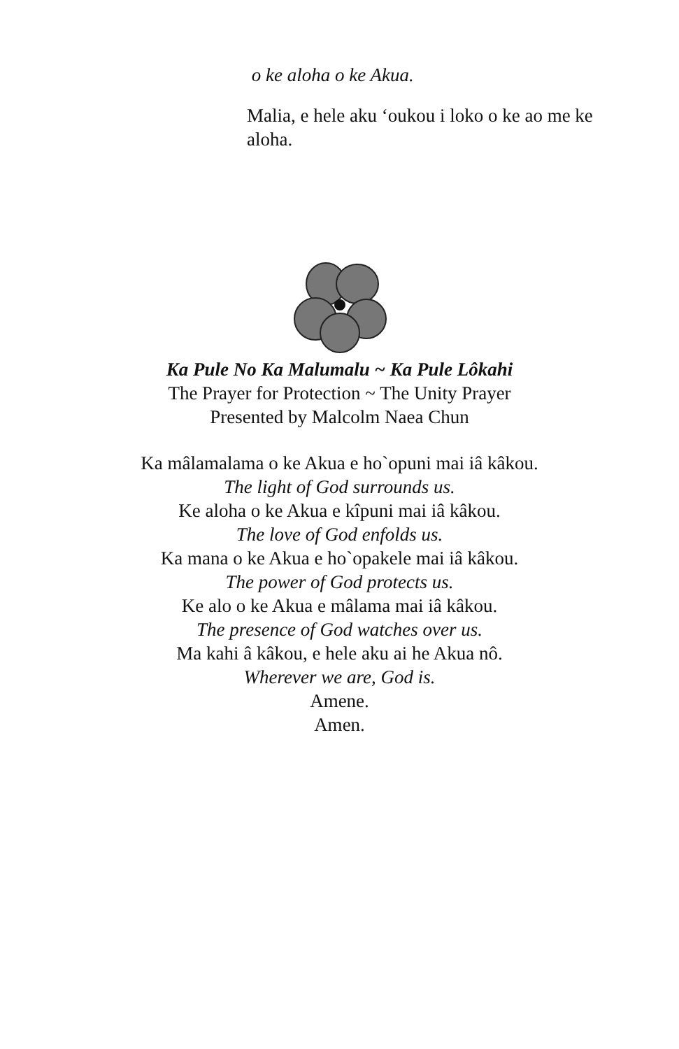o ke aloha o ke Akua.
Malia, e hele aku ‘oukou i loko o ke ao me ke aloha.
Ka Pule No Ka Malumalu ~ Ka Pule Lôkahi
The Prayer for Protection ~ The Unity Prayer
Presented by Malcolm Naea Chun
Ka mâlamalama o ke Akua e ho`opuni mai iâ kâkou.
The light of God surrounds us.
Ke aloha o ke Akua e kîpuni mai iâ kâkou.
The love of God enfolds us.
Ka mana o ke Akua e ho`opakele mai iâ kâkou.
The power of God protects us.
Ke alo o ke Akua e mâlama mai iâ kâkou.
The presence of God watches over us.
Ma kahi â kâkou, e hele aku ai he Akua nô.
Wherever we are, God is.
Amene.
Amen.